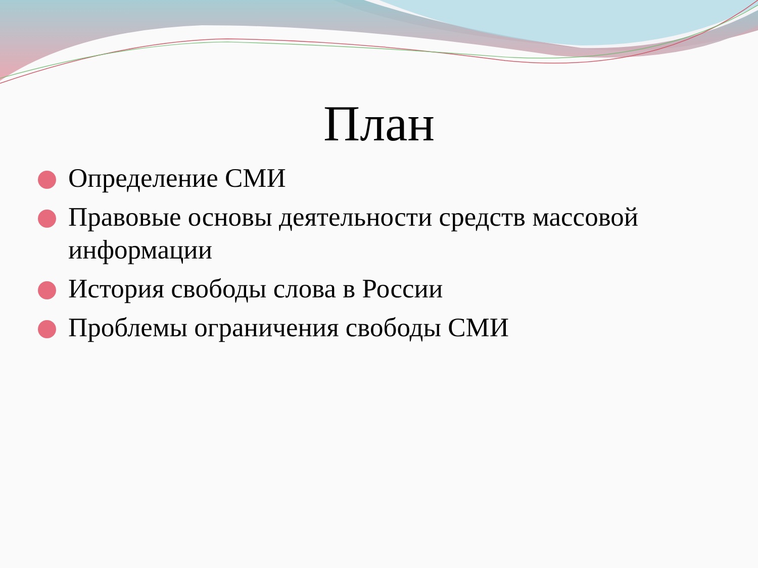План
Определение СМИ
Правовые основы деятельности средств массовой информации
История свободы слова в России
Проблемы ограничения свободы СМИ